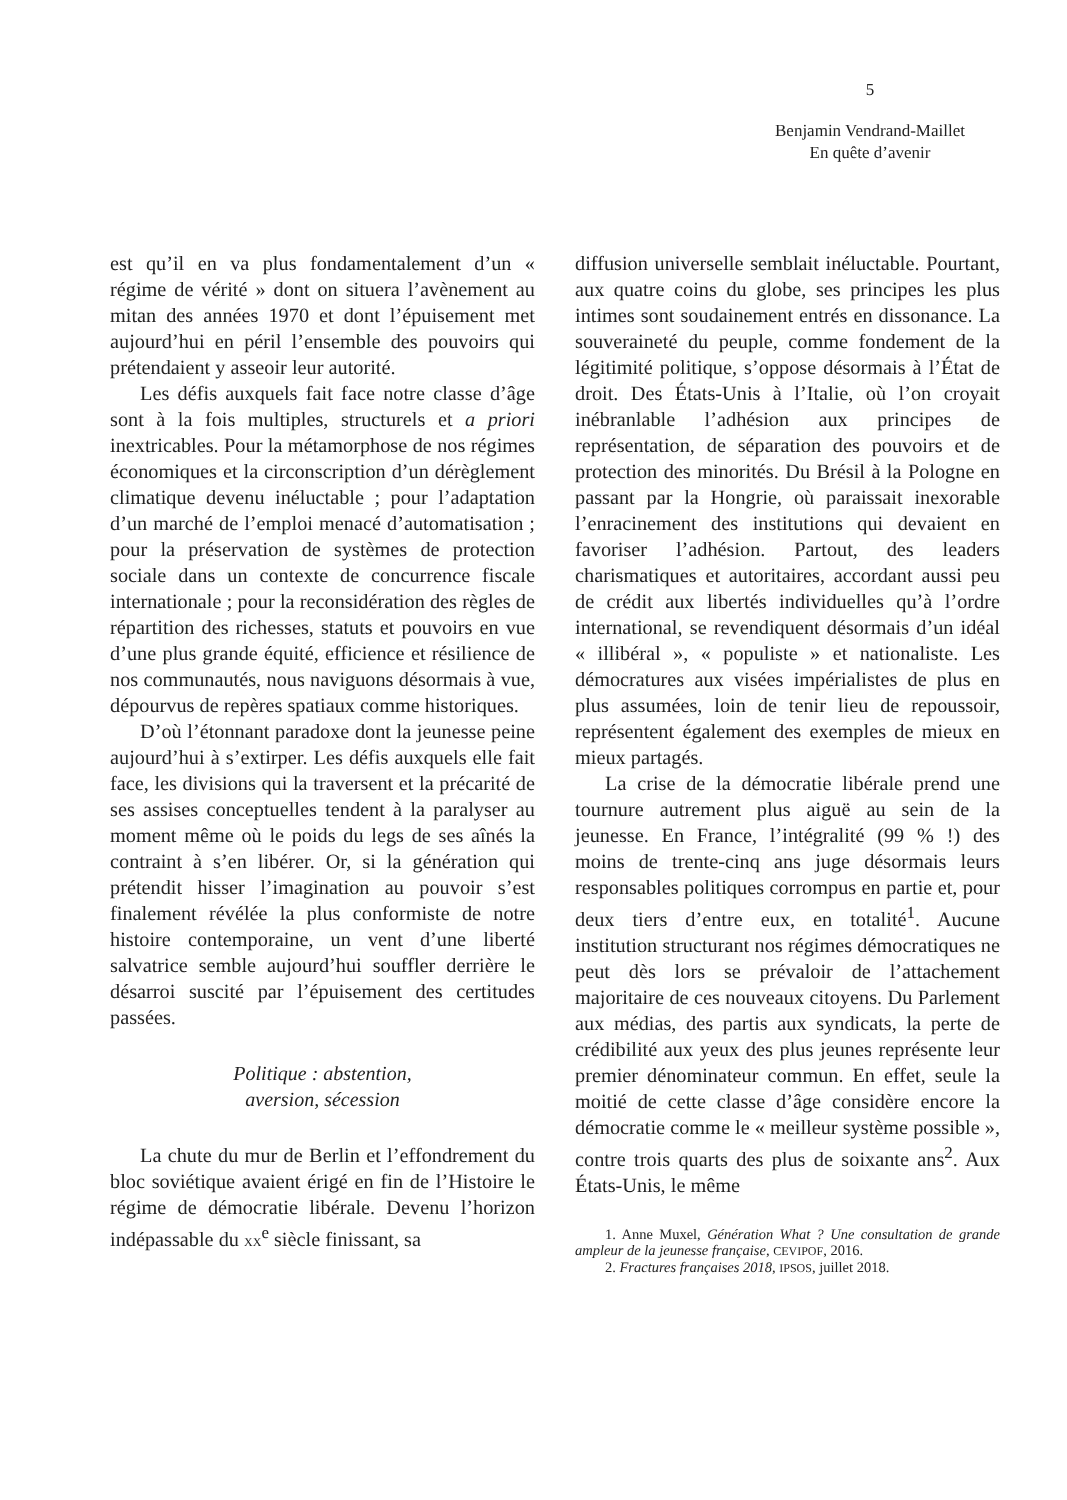5
Benjamin Vendrand-Maillet
En quête d’avenir
est qu’il en va plus fondamentalement d’un « régime de vérité » dont on situera l’avènement au mitan des années 1970 et dont l’épuisement met aujourd’hui en péril l’ensemble des pouvoirs qui prétendaient y asseoir leur autorité.
Les défis auxquels fait face notre classe d’âge sont à la fois multiples, structurels et a priori inextricables. Pour la métamorphose de nos régimes économiques et la circonscription d’un dérèglement climatique devenu inéluctable ; pour l’adaptation d’un marché de l’emploi menacé d’automatisation ; pour la préservation de systèmes de protection sociale dans un contexte de concurrence fiscale internationale ; pour la reconsidération des règles de répartition des richesses, statuts et pouvoirs en vue d’une plus grande équité, efficience et résilience de nos communautés, nous naviguons désormais à vue, dépourvus de repères spatiaux comme historiques.
D’où l’étonnant paradoxe dont la jeunesse peine aujourd’hui à s’extirper. Les défis auxquels elle fait face, les divisions qui la traversent et la précarité de ses assises conceptuelles tendent à la paralyser au moment même où le poids du legs de ses aînés la contraint à s’en libérer. Or, si la génération qui prétendit hisser l’imagination au pouvoir s’est finalement révélée la plus conformiste de notre histoire contemporaine, un vent d’une liberté salvatrice semble aujourd’hui souffler derrière le désarroi suscité par l’épuisement des certitudes passées.
Politique : abstention,
aversion, sécession
La chute du mur de Berlin et l’effondrement du bloc soviétique avaient érigé en fin de l’Histoire le régime de démocratie libérale. Devenu l’horizon indépassable du XX<sup>e</sup> siècle finissant, sa
diffusion universelle semblait inéluctable. Pourtant, aux quatre coins du globe, ses principes les plus intimes sont soudainement entrés en dissonance. La souveraineté du peuple, comme fondement de la légitimité politique, s’oppose désormais à l’État de droit. Des États-Unis à l’Italie, où l’on croyait inébranlable l’adhésion aux principes de représentation, de séparation des pouvoirs et de protection des minorités. Du Brésil à la Pologne en passant par la Hongrie, où paraissait inexorable l’enracinement des institutions qui devaient en favoriser l’adhésion. Partout, des leaders charismatiques et autoritaires, accordant aussi peu de crédit aux libertés individuelles qu’à l’ordre international, se revendiquent désormais d’un idéal « illibéral », « populiste » et nationaliste. Les démocratures aux visées impérialistes de plus en plus assumées, loin de tenir lieu de repoussoir, représentent également des exemples de mieux en mieux partagés.
La crise de la démocratie libérale prend une tournure autrement plus aiguë au sein de la jeunesse. En France, l’intégralité (99 % !) des moins de trente-cinq ans juge désormais leurs responsables politiques corrompus en partie et, pour deux tiers d’entre eux, en totalité<sup>1</sup>. Aucune institution structurant nos régimes démocratiques ne peut dès lors se prévaloir de l’attachement majoritaire de ces nouveaux citoyens. Du Parlement aux médias, des partis aux syndicats, la perte de crédibilité aux yeux des plus jeunes représente leur premier dénominateur commun. En effet, seule la moitié de cette classe d’âge considère encore la démocratie comme le « meilleur système possible », contre trois quarts des plus de soixante ans<sup>2</sup>. Aux États-Unis, le même
1. Anne Muxel, Génération What ? Une consultation de grande ampleur de la jeunesse française, CEVIPOF, 2016.
2. Fractures françaises 2018, IPSOS, juillet 2018.